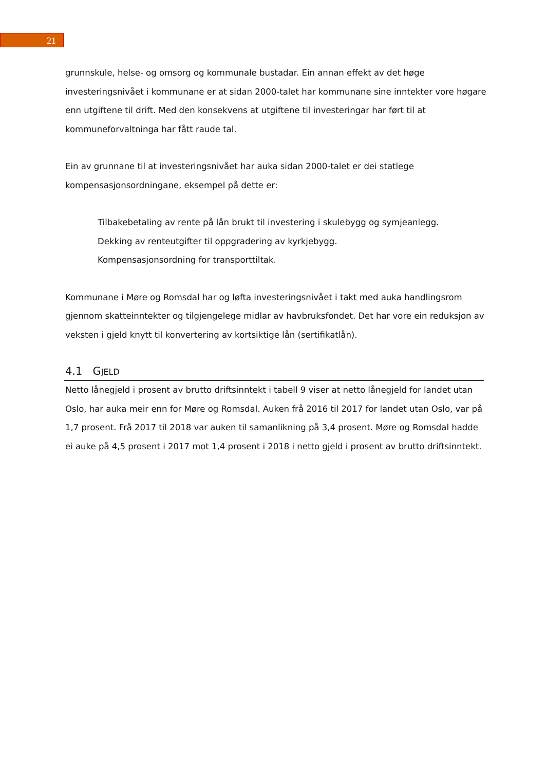21
grunnskule, helse- og omsorg og kommunale bustadar. Ein annan effekt av det høge investeringsnivået i kommunane er at sidan 2000-talet har kommunane sine inntekter vore høgare enn utgiftene til drift. Med den konsekvens at utgiftene til investeringar har ført til at kommuneforvaltninga har fått raude tal.
Ein av grunnane til at investeringsnivået har auka sidan 2000-talet er dei statlege kompensasjonsordningane, eksempel på dette er:
Tilbakebetaling av rente på lån brukt til investering i skulebygg og symjeanlegg.
Dekking av renteutgifter til oppgradering av kyrkjebygg.
Kompensasjonsordning for transporttiltak.
Kommunane i Møre og Romsdal har og løfta investeringsnivået i takt med auka handlingsrom gjennom skatteinntekter og tilgjengelege midlar av havbruksfondet. Det har vore ein reduksjon av veksten i gjeld knytt til konvertering av kortsiktige lån (sertifikatlån).
4.1 GJELD
Netto lånegjeld i prosent av brutto driftsinntekt i tabell 9 viser at netto lånegjeld for landet utan Oslo, har auka meir enn for Møre og Romsdal. Auken frå 2016 til 2017 for landet utan Oslo, var på 1,7 prosent. Frå 2017 til 2018 var auken til samanlikning på 3,4 prosent. Møre og Romsdal hadde ei auke på 4,5 prosent i 2017 mot 1,4 prosent i 2018 i netto gjeld i prosent av brutto driftsinntekt.